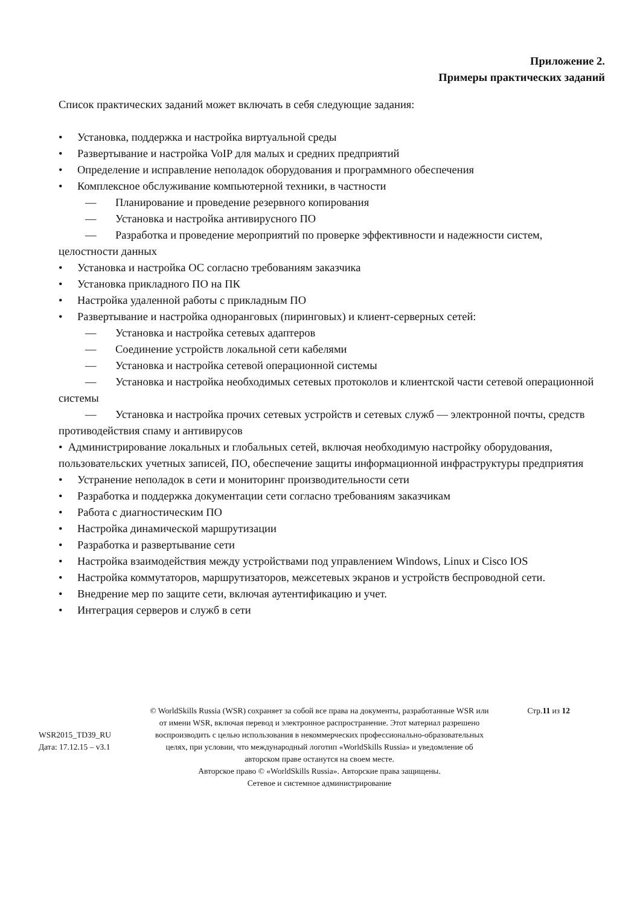Приложение 2.
Примеры практических заданий
Список практических заданий может включать в себя следующие задания:
• Установка, поддержка и настройка виртуальной среды
• Развертывание и настройка VoIP для малых и средних предприятий
• Определение и исправление неполадок оборудования и программного обеспечения
• Комплексное обслуживание компьютерной техники, в частности
— Планирование и проведение резервного копирования
— Установка и настройка антивирусного ПО
— Разработка и проведение мероприятий по проверке эффективности и надежности систем, целостности данных
• Установка и настройка ОС согласно требованиям заказчика
• Установка прикладного ПО на ПК
• Настройка удаленной работы с прикладным ПО
• Развертывание и настройка одноранговых (пиринговых) и клиент-серверных сетей:
— Установка и настройка сетевых адаптеров
— Соединение устройств локальной сети кабелями
— Установка и настройка сетевой операционной системы
— Установка и настройка необходимых сетевых протоколов и клиентской части сетевой операционной системы
— Установка и настройка прочих сетевых устройств и сетевых служб — электронной почты, средств противодействия спаму и антивирусов
• Администрирование локальных и глобальных сетей, включая необходимую настройку оборудования, пользовательских учетных записей, ПО, обеспечение защиты информационной инфраструктуры предприятия
• Устранение неполадок в сети и мониторинг производительности сети
• Разработка и поддержка документации сети согласно требованиям заказчикам
• Работа с диагностическим ПО
• Настройка динамической маршрутизации
• Разработка и развертывание сети
• Настройка взаимодействия между устройствами под управлением Windows, Linux и Cisco IOS
• Настройка коммутаторов, маршрутизаторов, межсетевых экранов и устройств беспроводной сети.
• Внедрение мер по защите сети, включая аутентификацию и учет.
• Интеграция серверов и служб в сети
WSR2015_TD39_RU
Дата: 17.12.15 – v3.1
© WorldSkills Russia (WSR) сохраняет за собой все права на документы, разработанные WSR или от имени WSR, включая перевод и электронное распространение. Этот материал разрешено воспроизводить с целью использования в некоммерческих профессионально-образовательных целях, при условии, что международный логотип «WorldSkills Russia» и уведомление об авторском праве останутся на своем месте.
Авторское право © «WorldSkills Russia». Авторские права защищены.
Сетевое и системное администрирование
Стр.11 из 12